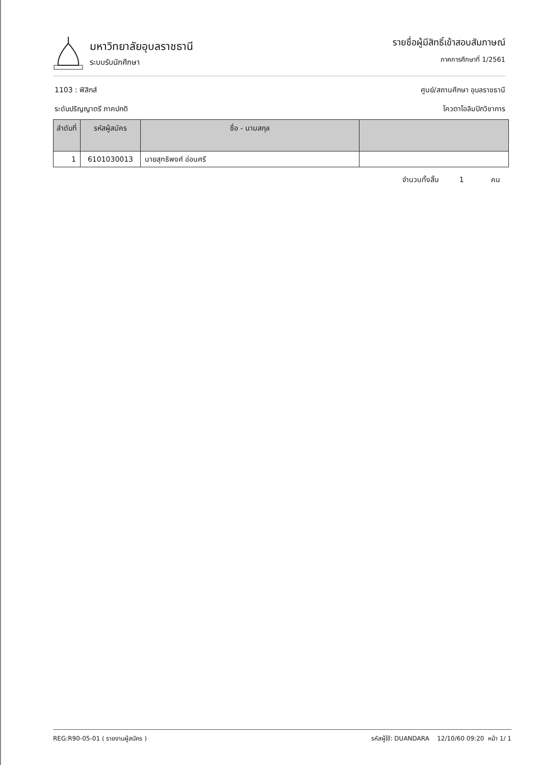มหาวิทยาลัยอุบลราชธานี
ระบบรับนักศึกษา
รายชื่อผู้มีสิทธิ์เข้าสอบสัมภาษณ์
ภาคการศึกษาที่ 1/2561
1103 : ฟิสิกส์ ศูนย์/สถานศึกษา อุบลราชธานี
ระดับปริญญาตรี ภาคปกติ โควตาโอลิมปิกวิชาการ
| ลำดับที่ | รหัสผู้สมัคร | ชื่อ - นามสกุล | |
| --- | --- | --- | --- |
| 1 | 6101030013 | นายสุทธิพงศ์ อ่อนศรี | |
จำนวนทั้งสิ้น 1 คน
REG:R90-05-01 ( รายงานผู้สมัคร ) รหัสผู้ใช้: DUANDARA 12/10/60 09:20 หน้า 1/ 1